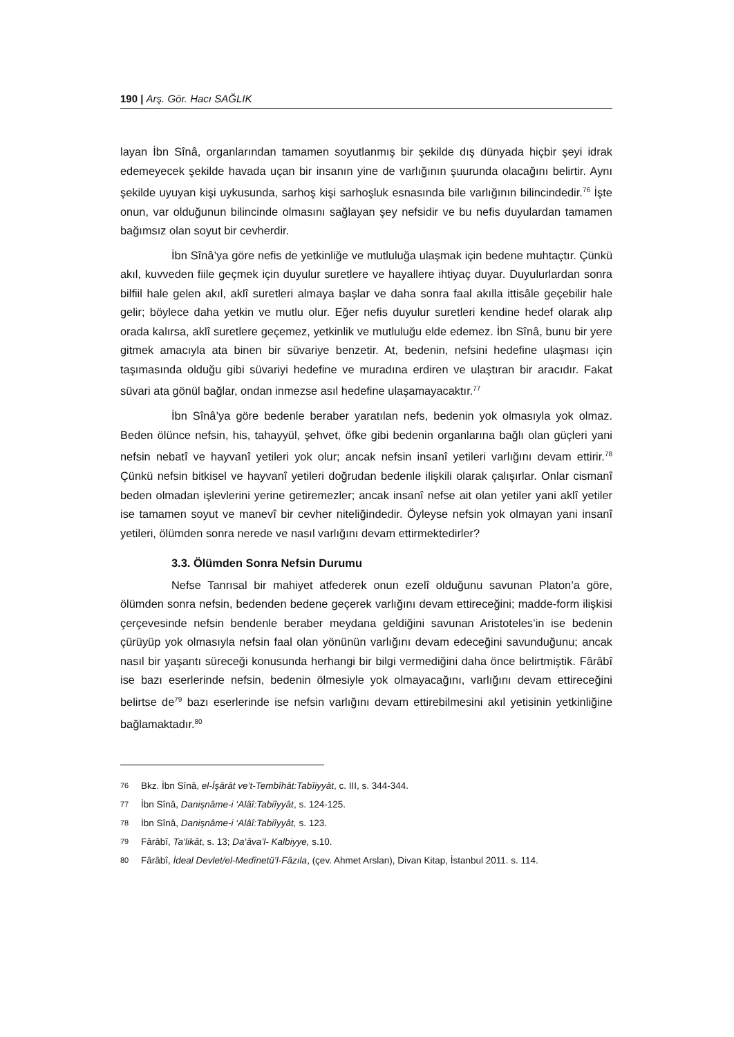190 | Arş. Gör. Hacı SAĞLIK
layan İbn Sînâ, organlarından tamamen soyutlanmış bir şekilde dış dünyada hiçbir şeyi idrak edemeyecek şekilde havada uçan bir insanın yine de varlığının şuurunda olacağını belirtir. Aynı şekilde uyuyan kişi uykusunda, sarhoş kişi sarhoşluk esnasında bile varlığının bilincindedir.<sup>76</sup> İşte onun, var olduğunun bilincinde olmasını sağlayan şey nefsidir ve bu nefis duyulardan tamamen bağımsız olan soyut bir cevherdir.
İbn Sînâ’ya göre nefis de yetkinliğe ve mutluluğa ulaşmak için bedene muhtaçtır. Çünkü akıl, kuvveden fiile geçmek için duyulur suretlere ve hayallere ihtiyaç duyar. Duyulurlardan sonra bilfiil hale gelen akıl, aklî suretleri almaya başlar ve daha sonra faal akılla ittisâle geçebilir hale gelir; böylece daha yetkin ve mutlu olur. Eğer nefis duyulur suretleri kendine hedef olarak alıp orada kalırsa, aklî suretlere geçemez, yetkinlik ve mutluluğu elde edemez. İbn Sînâ, bunu bir yere gitmek amacıyla ata binen bir süvariye benzetir. At, bedenin, nefsini hedefine ulaşması için taşımasında olduğu gibi süvariyi hedefine ve muradına erdiren ve ulaştıran bir aracıdır. Fakat süvari ata gönül bağlar, ondan inmezse asıl hedefine ulaşamayacaktır.<sup>77</sup>
İbn Sînâ’ya göre bedenle beraber yaratılan nefs, bedenin yok olmasıyla yok olmaz. Beden ölünce nefsin, his, tahayyül, şehvet, öfke gibi bedenin organlarına bağlı olan güçleri yani nefsin nebatî ve hayvanî yetileri yok olur; ancak nefsin insanî yetileri varlığını devam ettirir.<sup>78</sup> Çünkü nefsin bitkisel ve hayvanî yetileri doğrudan bedenle ilişkili olarak çalışırlar. Onlar cismanî beden olmadan işlevlerini yerine getiremezler; ancak insanî nefse ait olan yetiler yani aklî yetiler ise tamamen soyut ve manevî bir cevher niteliğindedir. Öyleyse nefsin yok olmayan yani insanî yetileri, ölümden sonra nerede ve nasıl varlığını devam ettirmektedirler?
3.3. Ölümden Sonra Nefsin Durumu
Nefse Tanrısal bir mahiyet atfederek onun ezelî olduğunu savunan Platon’a göre, ölümden sonra nefsin, bedenden bedene geçerek varlığını devam ettireceğini; madde-form ilişkisi çerçevesinde nefsin bendenle beraber meydana geldiğini savunan Aristoteles’in ise bedenin çürüyüp yok olmasıyla nefsin faal olan yönünün varlığını devam edeceğini savunduğunu; ancak nasıl bir yaşantı süreceği konusunda herhangi bir bilgi vermediğini daha önce belirtmiştik. Fârâbî ise bazı eserlerinde nefsin, bedenin ölmesiyle yok olmayacağını, varlığını devam ettireceğini belirtse de<sup>79</sup> bazı eserlerinde ise nefsin varlığını devam ettirebilmesini akıl yetisinin yetkinliğine bağlamaktadır.<sup>80</sup>
76 Bkz. İbn Sînâ, el-İşârât ve’t-Tembîhât:Tabîiyyât, c. III, s. 344-344.
77 İbn Sînâ, Danişnâme-i ‘Alâî:Tabiîyyât, s. 124-125.
78 İbn Sînâ, Danişnâme-i ‘Alâî:Tabiîyyât, s. 123.
79 Fârâbî, Ta‘likât, s. 13; Da‘âva’l- Kalbiyye, s.10.
80 Fârâbî, İdeal Devlet/el-Medînetü’l-Fâzıla, (çev. Ahmet Arslan), Divan Kitap, İstanbul 2011. s. 114.